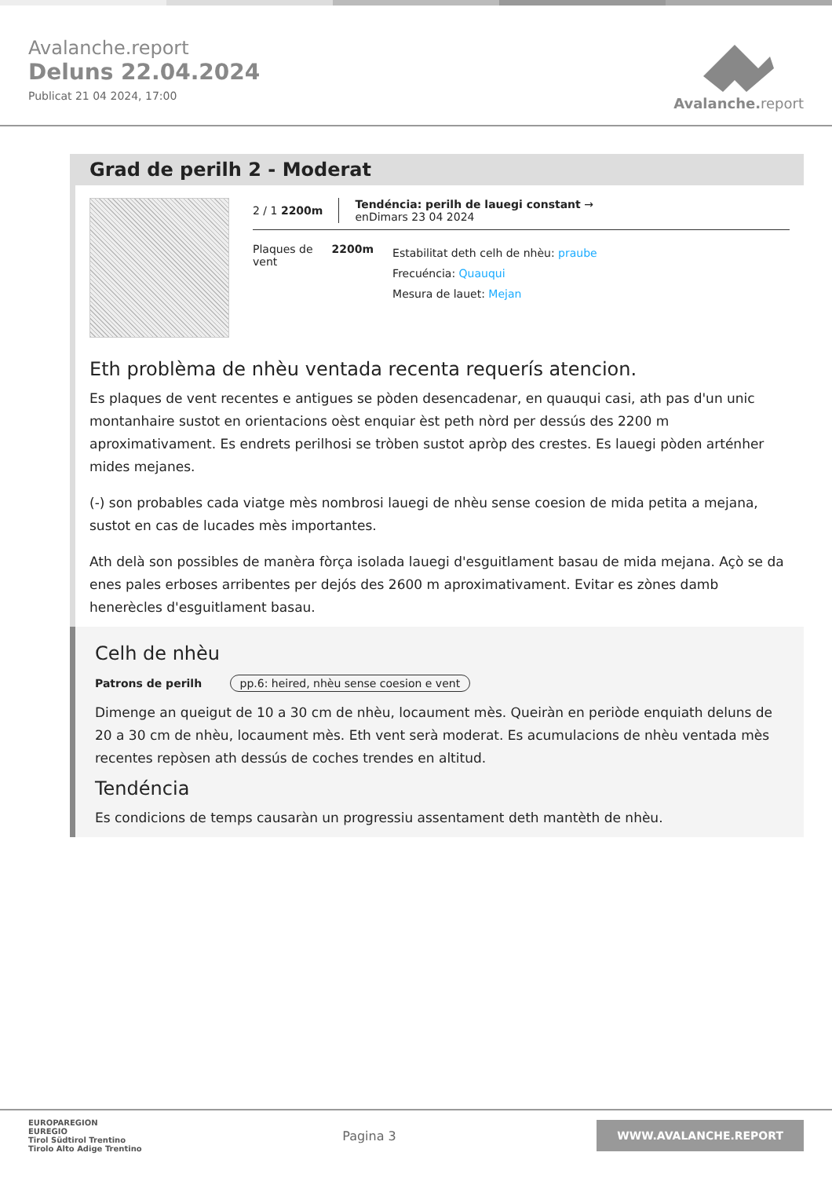Avalanche.report
Deluns 22.04.2024
Publicat 21 04 2024, 17:00
Avalanche. report
Grad de perilh 2 - Moderat
2 / 1 2200m
Tendéncia: perilh de lauegi constant →
enDimars 23 04 2024
Plaques de
vent
2200m
Estabilitat deth celh de nhèu: praube
Frecuéncia: Quauqui
Mesura de lauet: Mejan
Eth problèma de nhèu ventada recenta requerís atencion.
Es plaques de vent recentes e antigues se pòden desencadenar, en quauqui casi, ath pas d'un unic montanhaire sustot en orientacions oèst enquiar èst peth nòrd per dessús des 2200 m aproximativament. Es endrets perilhosi se tròben sustot apròp des crestes. Es lauegi pòden arténher mides mejanes.
(-) son probables cada viatge mès nombrosi lauegi de nhèu sense coesion de mida petita a mejana, sustot en cas de lucades mès importantes.
Ath delà son possibles de manèra fòrça isolada lauegi d'esguitlament basau de mida mejana. Açò se da enes pales erboses arribentes per dejós des 2600 m aproximativament. Evitar es zònes damb henerècles d'esguitlament basau.
Celh de nhèu
Patrons de perilh pp.6: heired, nhèu sense coesion e vent
Dimenge an queigut de 10 a 30 cm de nhèu, locaument mès. Queiràn en periòde enquiath deluns de 20 a 30 cm de nhèu, locaument mès. Eth vent serà moderat. Es acumulacions de nhèu ventada mès recentes repòsen ath dessús de coches trendes en altitud.
Tendéncia
Es condicions de temps causaràn un progressiu assentament deth mantèth de nhèu.
EUROPAREGION
EUREGIO
Tirol Südtirol Trentino
Tirolo Alto Adige Trentino
Pagina 3
WWW.AVALANCHE.REPORT